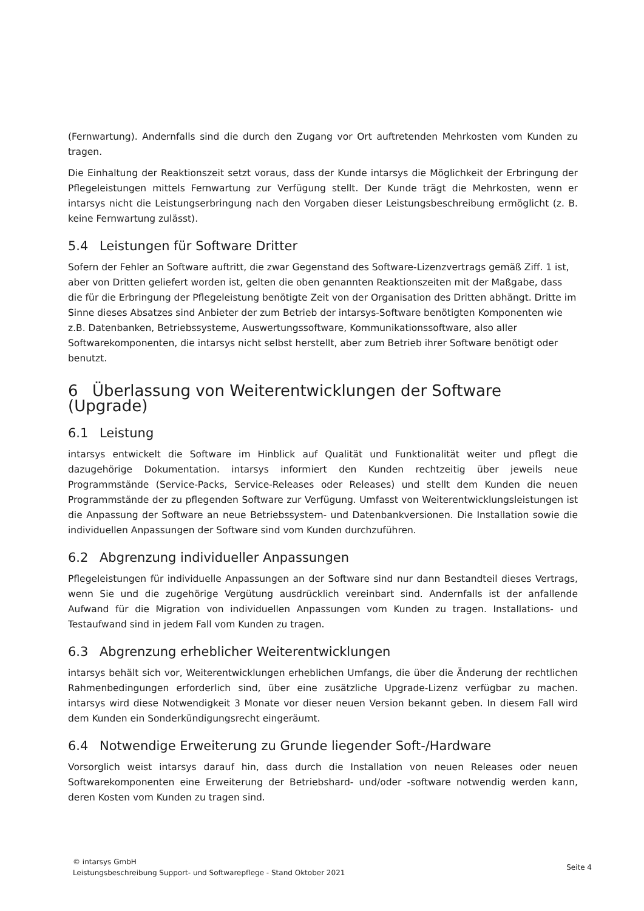(Fernwartung). Andernfalls sind die durch den Zugang vor Ort auftretenden Mehrkosten vom Kunden zu tragen.
Die Einhaltung der Reaktionszeit setzt voraus, dass der Kunde intarsys die Möglichkeit der Erbringung der Pflegeleistungen mittels Fernwartung zur Verfügung stellt. Der Kunde trägt die Mehrkosten, wenn er intarsys nicht die Leistungserbringung nach den Vorgaben dieser Leistungsbeschreibung ermöglicht (z. B. keine Fernwartung zulässt).
5.4 Leistungen für Software Dritter
Sofern der Fehler an Software auftritt, die zwar Gegenstand des Software-Lizenzvertrags gemäß Ziff. 1 ist, aber von Dritten geliefert worden ist, gelten die oben genannten Reaktionszeiten mit der Maßgabe, dass die für die Erbringung der Pflegeleistung benötigte Zeit von der Organisation des Dritten abhängt. Dritte im Sinne dieses Absatzes sind Anbieter der zum Betrieb der intarsys-Software benötigten Komponenten wie z.B. Datenbanken, Betriebssysteme, Auswertungssoftware, Kommunikationssoftware, also aller Softwarekomponenten, die intarsys nicht selbst herstellt, aber zum Betrieb ihrer Software benötigt oder benutzt.
6 Überlassung von Weiterentwicklungen der Software (Upgrade)
6.1 Leistung
intarsys entwickelt die Software im Hinblick auf Qualität und Funktionalität weiter und pflegt die dazugehörige Dokumentation. intarsys informiert den Kunden rechtzeitig über jeweils neue Programmstände (Service-Packs, Service-Releases oder Releases) und stellt dem Kunden die neuen Programmstände der zu pflegenden Software zur Verfügung. Umfasst von Weiterentwicklungsleistungen ist die Anpassung der Software an neue Betriebssystem- und Datenbankversionen. Die Installation sowie die individuellen Anpassungen der Software sind vom Kunden durchzuführen.
6.2 Abgrenzung individueller Anpassungen
Pflegeleistungen für individuelle Anpassungen an der Software sind nur dann Bestandteil dieses Vertrags, wenn Sie und die zugehörige Vergütung ausdrücklich vereinbart sind. Andernfalls ist der anfallende Aufwand für die Migration von individuellen Anpassungen vom Kunden zu tragen. Installations- und Testaufwand sind in jedem Fall vom Kunden zu tragen.
6.3 Abgrenzung erheblicher Weiterentwicklungen
intarsys behält sich vor, Weiterentwicklungen erheblichen Umfangs, die über die Änderung der rechtlichen Rahmenbedingungen erforderlich sind, über eine zusätzliche Upgrade-Lizenz verfügbar zu machen. intarsys wird diese Notwendigkeit 3 Monate vor dieser neuen Version bekannt geben. In diesem Fall wird dem Kunden ein Sonderkündigungsrecht eingeräumt.
6.4 Notwendige Erweiterung zu Grunde liegender Soft-/Hardware
Vorsorglich weist intarsys darauf hin, dass durch die Installation von neuen Releases oder neuen Softwarekomponenten eine Erweiterung der Betriebshard- und/oder -software notwendig werden kann, deren Kosten vom Kunden zu tragen sind.
© intarsys GmbH
Leistungsbeschreibung Support- und Softwarepflege - Stand Oktober 2021
Seite 4